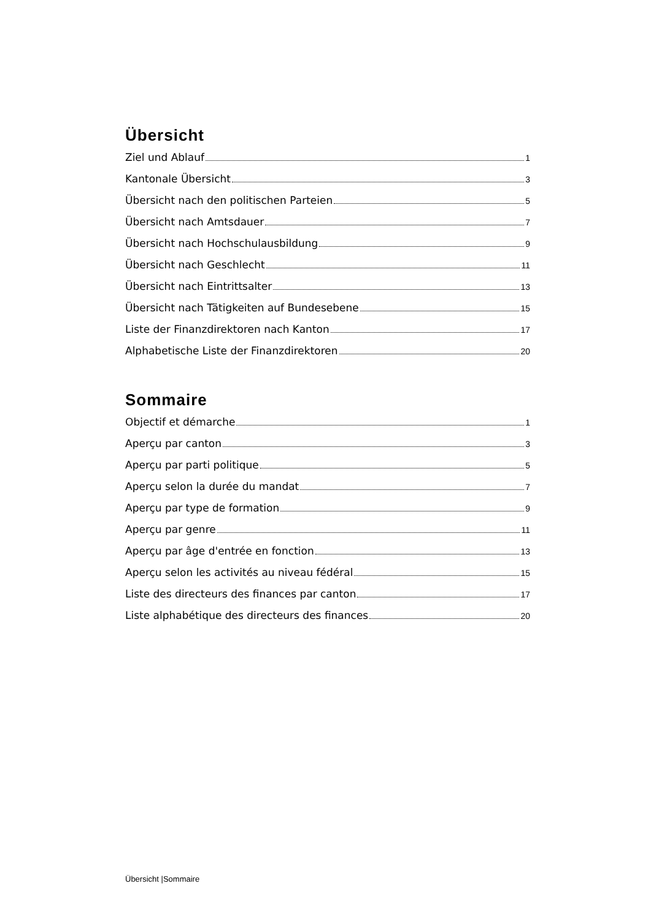Übersicht
Ziel und Ablauf 1
Kantonale Übersicht 3
Übersicht nach den politischen Parteien 5
Übersicht nach Amtsdauer 7
Übersicht nach Hochschulausbildung 9
Übersicht nach Geschlecht 11
Übersicht nach Eintrittsalter 13
Übersicht nach Tätigkeiten auf Bundesebene 15
Liste der Finanzdirektoren nach Kanton 17
Alphabetische Liste der Finanzdirektoren 20
Sommaire
Objectif et démarche 1
Aperçu par canton 3
Aperçu par parti politique 5
Aperçu selon la durée du mandat 7
Aperçu par type de formation 9
Aperçu par genre 11
Aperçu par âge d'entrée en fonction 13
Aperçu selon les activités au niveau fédéral 15
Liste des directeurs des finances par canton 17
Liste alphabétique des directeurs des finances 20
Übersicht |Sommaire